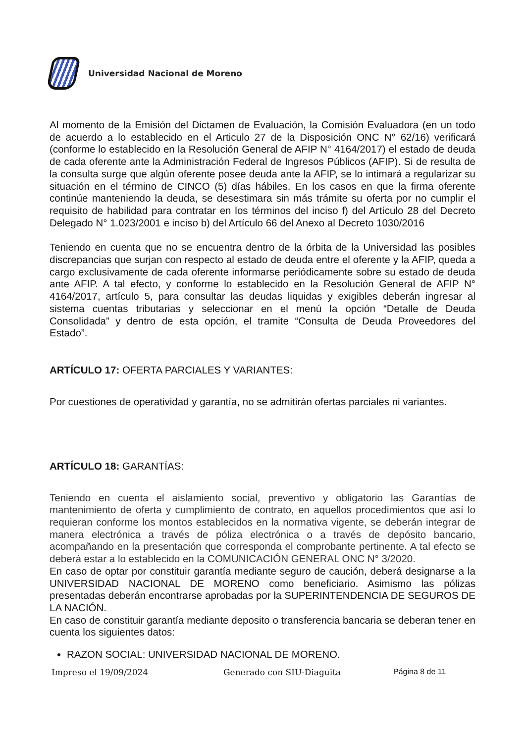Universidad Nacional de Moreno
Al momento de la Emisión del Dictamen de Evaluación, la Comisión Evaluadora (en un todo de acuerdo a lo establecido en el Articulo 27 de la Disposición ONC N° 62/16) verificará (conforme lo establecido en la Resolución General de AFIP N° 4164/2017) el estado de deuda de cada oferente ante la Administración Federal de Ingresos Públicos (AFIP). Si de resulta de la consulta surge que algún oferente posee deuda ante la AFIP, se lo intimará a regularizar su situación en el término de CINCO (5) días hábiles. En los casos en que la firma oferente continúe manteniendo la deuda, se desestimara sin más trámite su oferta por no cumplir el requisito de habilidad para contratar en los términos del inciso f) del Artículo 28 del Decreto Delegado N° 1.023/2001 e inciso b) del Artículo 66 del Anexo al Decreto 1030/2016
Teniendo en cuenta que no se encuentra dentro de la órbita de la Universidad las posibles discrepancias que surjan con respecto al estado de deuda entre el oferente y la AFIP, queda a cargo exclusivamente de cada oferente informarse periódicamente sobre su estado de deuda ante AFIP. A tal efecto, y conforme lo establecido en la Resolución General de AFIP N° 4164/2017, artículo 5, para consultar las deudas liquidas y exigibles deberán ingresar al sistema cuentas tributarias y seleccionar en el menú la opción “Detalle de Deuda Consolidada” y dentro de esta opción, el tramite “Consulta de Deuda Proveedores del Estado”.
ARTÍCULO 17: OFERTA PARCIALES Y VARIANTES:
Por cuestiones de operatividad y garantía, no se admitirán ofertas parciales ni variantes.
ARTÍCULO 18: GARANTÍAS:
Teniendo en cuenta el aislamiento social, preventivo y obligatorio las Garantías de mantenimiento de oferta y cumplimiento de contrato, en aquellos procedimientos que así lo requieran conforme los montos establecidos en la normativa vigente, se deberán integrar de manera electrónica a través de póliza electrónica o a través de depósito bancario, acompañando en la presentación que corresponda el comprobante pertinente. A tal efecto se deberá estar a lo establecido en la COMUNICACIÓN GENERAL ONC N° 3/2020.
En caso de optar por constituir garantía mediante seguro de caución, deberá designarse a la UNIVERSIDAD NACIONAL DE MORENO como beneficiario. Asimismo las pólizas presentadas deberán encontrarse aprobadas por la SUPERINTENDENCIA DE SEGUROS DE LA NACIÓN.
En caso de constituir garantía mediante deposito o transferencia bancaria se deberan tener en cuenta los siguientes datos:
RAZON SOCIAL: UNIVERSIDAD NACIONAL DE MORENO.
Impreso el 19/09/2024 Generado con SIU-Diaguita Página 8 de 11